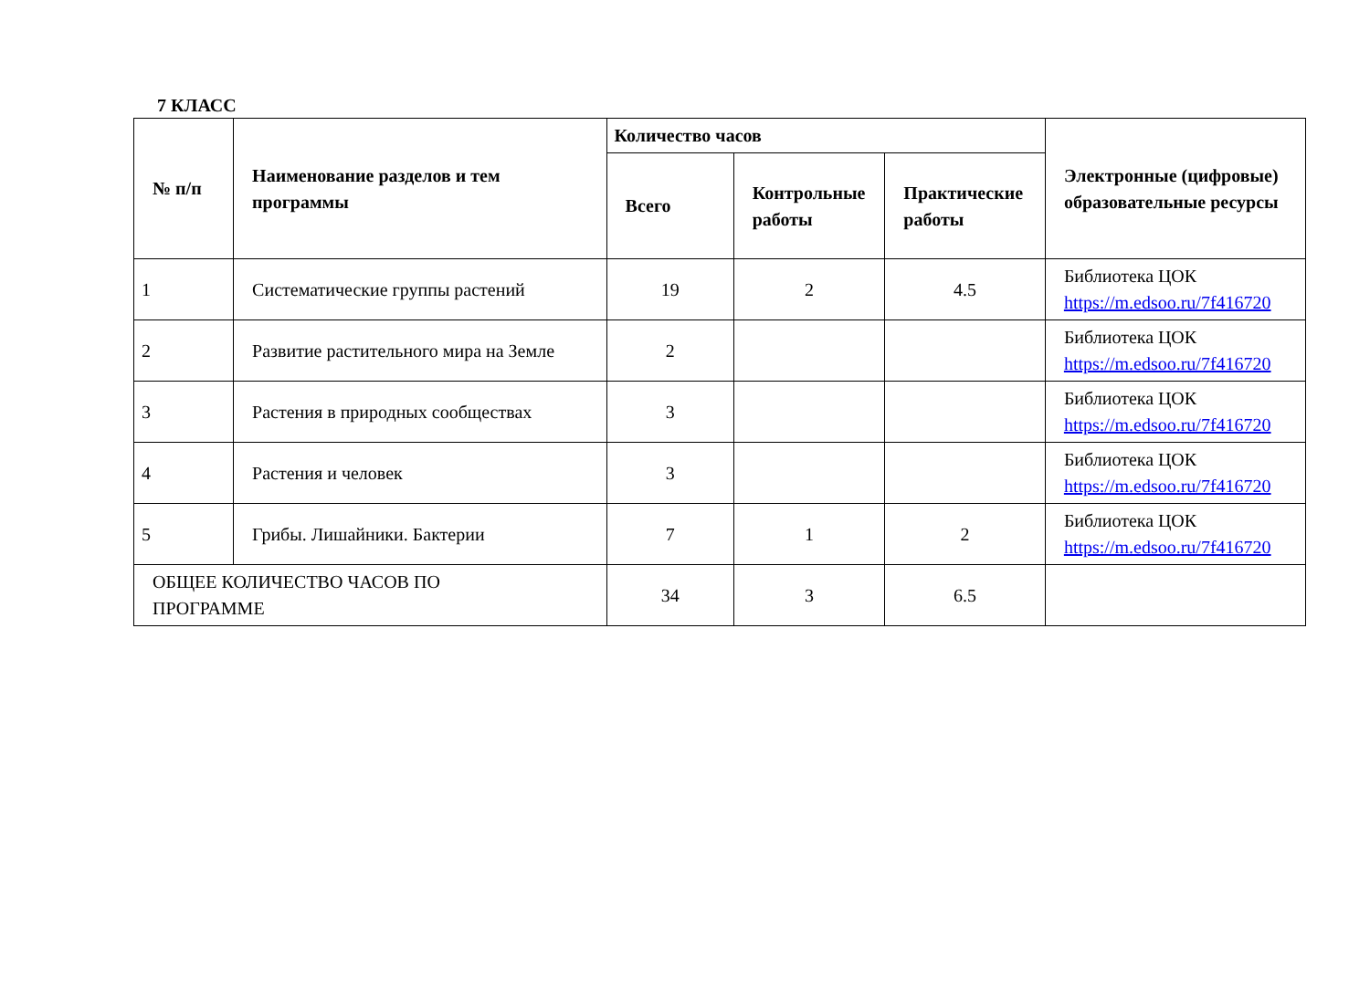7 КЛАСС
| № п/п | Наименование разделов и тем программы | Количество часов | | | Электронные (цифровые) образовательные ресурсы |
| --- | --- | --- | --- | --- | --- |
| | | Всего | Контрольные работы | Практические работы | |
| 1 | Систематические группы растений | 19 | 2 | 4.5 | Библиотека ЦОК https://m.edsoo.ru/7f416720 |
| 2 | Развитие растительного мира на Земле | 2 | | | Библиотека ЦОК https://m.edsoo.ru/7f416720 |
| 3 | Растения в природных сообществах | 3 | | | Библиотека ЦОК https://m.edsoo.ru/7f416720 |
| 4 | Растения и человек | 3 | | | Библиотека ЦОК https://m.edsoo.ru/7f416720 |
| 5 | Грибы. Лишайники. Бактерии | 7 | 1 | 2 | Библиотека ЦОК https://m.edsoo.ru/7f416720 |
| ОБЩЕЕ КОЛИЧЕСТВО ЧАСОВ ПО ПРОГРАММЕ | | 34 | 3 | 6.5 | |